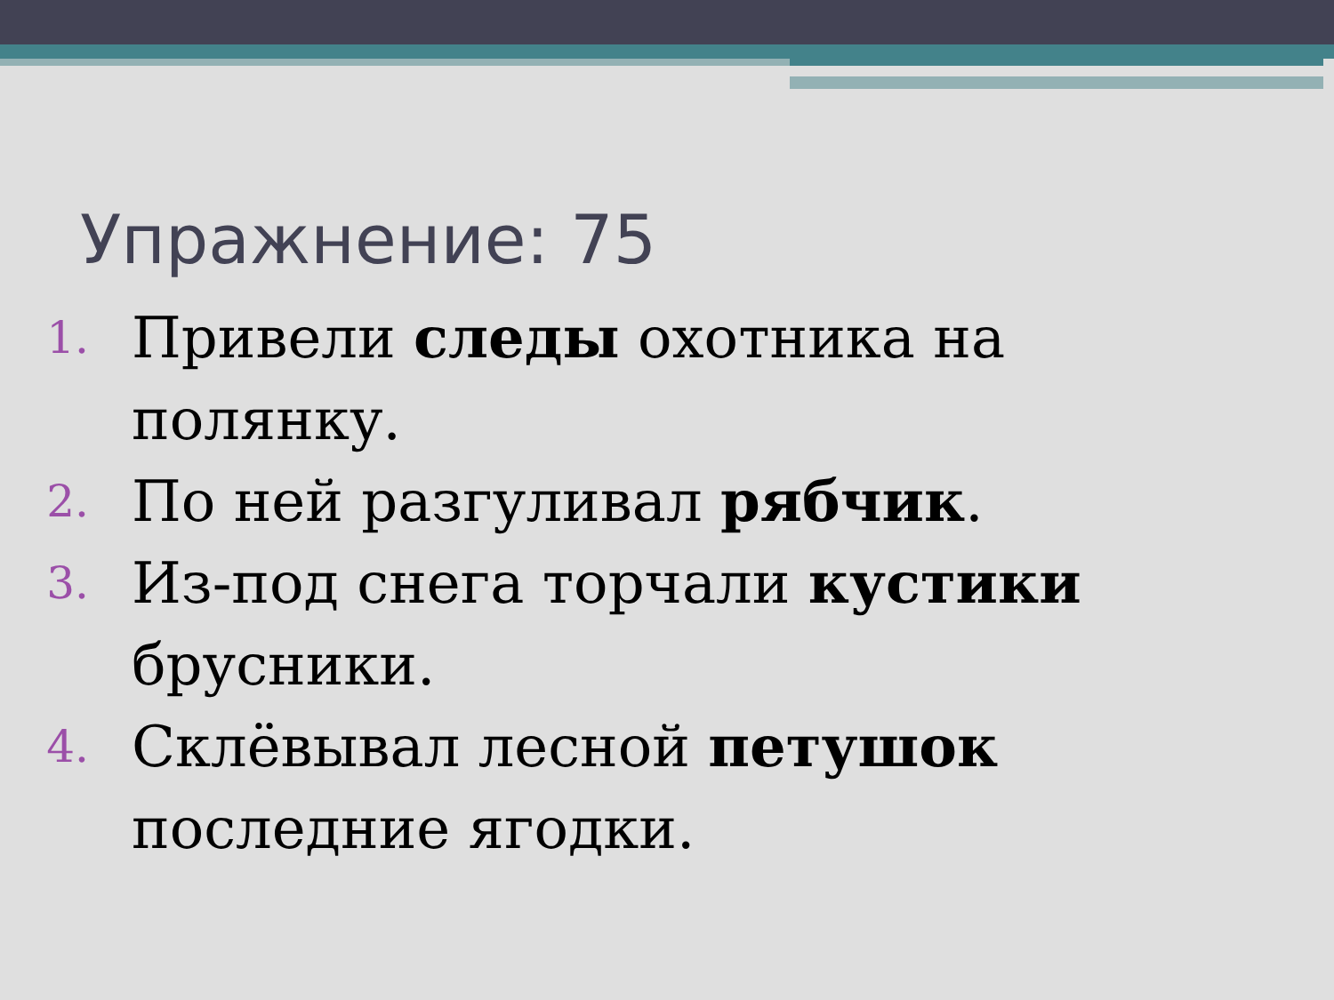Упражнение: 75
1. Привели следы охотника на полянку.
2. По ней разгуливал рябчик.
3. Из-под снега торчали кустики брусники.
4. Склёвывал лесной петушок последние ягодки.